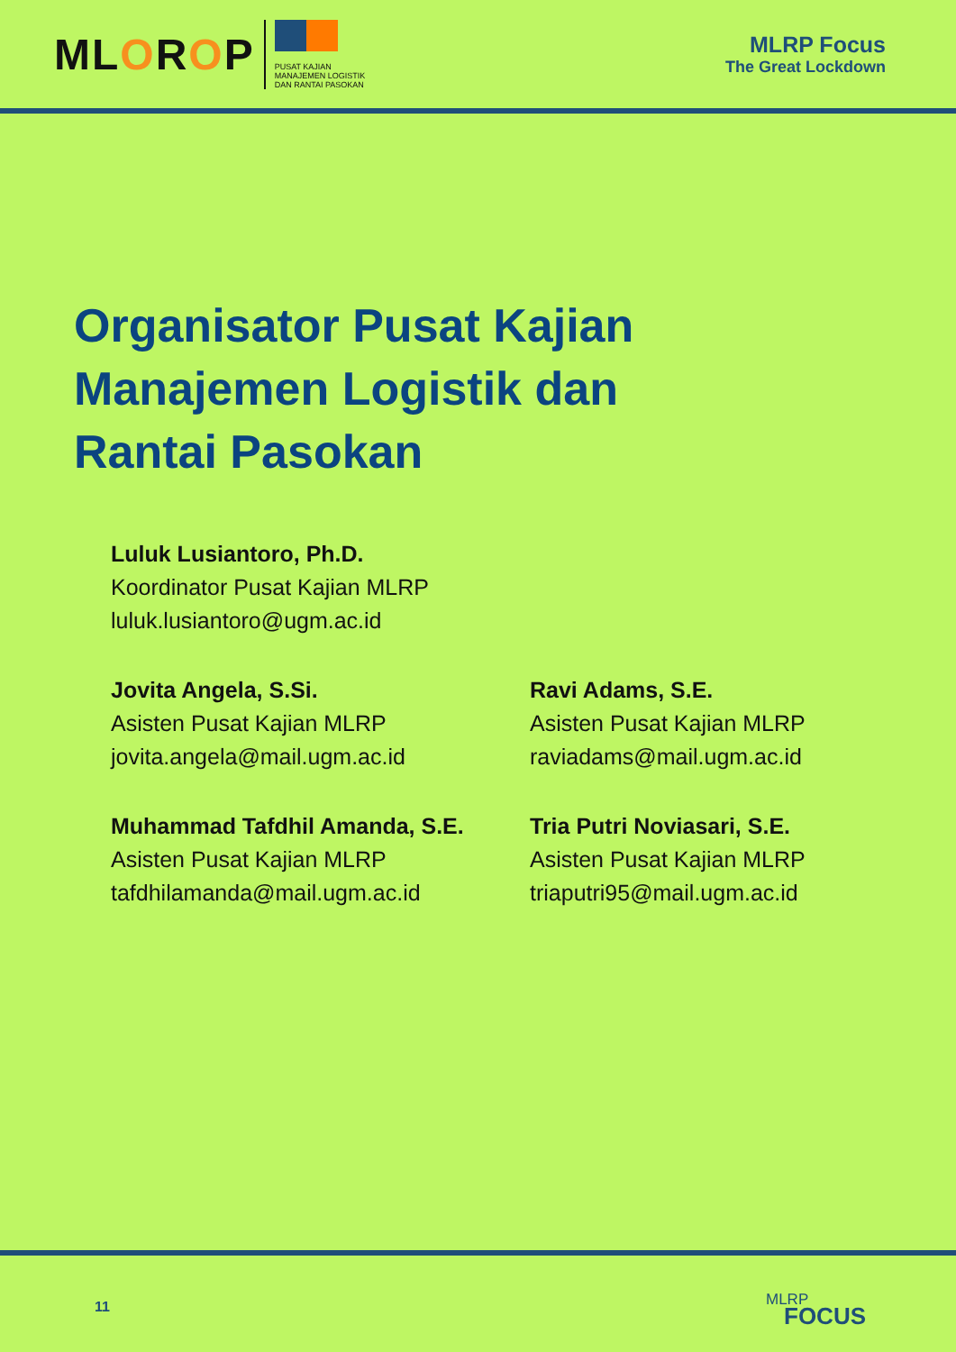MLOROP
PUSAT KAJIAN
MANAJEMEN LOGISTIK
DAN RANTAI PASOKAN
MLRP Focus
The Great Lockdown
Organisator Pusat Kajian
Manajemen Logistik dan
Rantai Pasokan
Luluk Lusiantoro, Ph.D.
Koordinator Pusat Kajian MLRP
luluk.lusiantoro@ugm.ac.id
Jovita Angela, S.Si.
Asisten Pusat Kajian MLRP
jovita.angela@mail.ugm.ac.id
Ravi Adams, S.E.
Asisten Pusat Kajian MLRP
raviadams@mail.ugm.ac.id
Muhammad Tafdhil Amanda, S.E.
Asisten Pusat Kajian MLRP
tafdhilamanda@mail.ugm.ac.id
Tria Putri Noviasari, S.E.
Asisten Pusat Kajian MLRP
triaputri95@mail.ugm.ac.id
11 MLRP
FOCUS